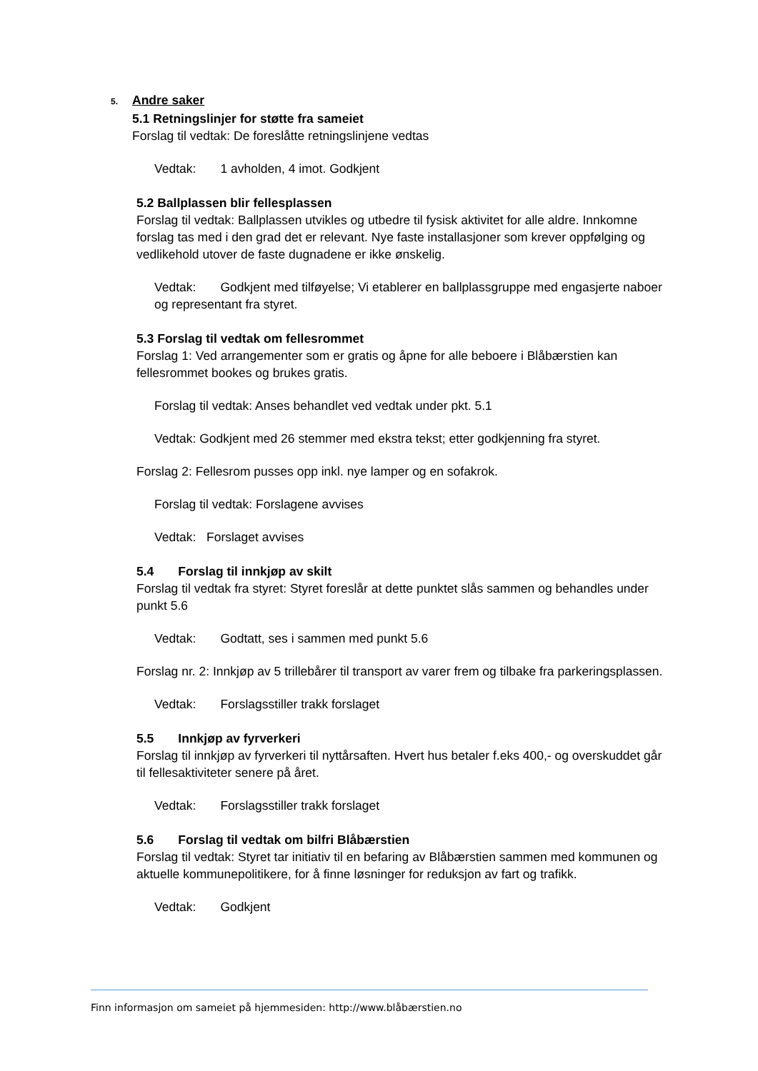5. Andre saker
5.1 Retningslinjer for støtte fra sameiet
Forslag til vedtak: De foreslåtte retningslinjene vedtas
Vedtak: 1 avholden, 4 imot. Godkjent
5.2 Ballplassen blir fellesplassen
Forslag til vedtak: Ballplassen utvikles og utbedre til fysisk aktivitet for alle aldre. Innkomne forslag tas med i den grad det er relevant. Nye faste installasjoner som krever oppfølging og vedlikehold utover de faste dugnadene er ikke ønskelig.
Vedtak: Godkjent med tilføyelse; Vi etablerer en ballplassgruppe med engasjerte naboer og representant fra styret.
5.3 Forslag til vedtak om fellesrommet
Forslag 1: Ved arrangementer som er gratis og åpne for alle beboere i Blåbærstien kan fellesrommet bookes og brukes gratis.
Forslag til vedtak: Anses behandlet ved vedtak under pkt. 5.1
Vedtak: Godkjent med 26 stemmer med ekstra tekst; etter godkjenning fra styret.
Forslag 2: Fellesrom pusses opp inkl. nye lamper og en sofakrok.
Forslag til vedtak: Forslagene avvises
Vedtak: Forslaget avvises
5.4 Forslag til innkjøp av skilt
Forslag til vedtak fra styret: Styret foreslår at dette punktet slås sammen og behandles under punkt 5.6
Vedtak: Godtatt, ses i sammen med punkt 5.6
Forslag nr. 2: Innkjøp av 5 trillebårer til transport av varer frem og tilbake fra parkeringsplassen.
Vedtak: Forslagsstiller trakk forslaget
5.5 Innkjøp av fyrverkeri
Forslag til innkjøp av fyrverkeri til nyttårsaften. Hvert hus betaler f.eks 400,- og overskuddet går til fellesaktiviteter senere på året.
Vedtak: Forslagsstiller trakk forslaget
5.6 Forslag til vedtak om bilfri Blåbærstien
Forslag til vedtak: Styret tar initiativ til en befaring av Blåbærstien sammen med kommunen og aktuelle kommunepolitikere, for å finne løsninger for reduksjon av fart og trafikk.
Vedtak: Godkjent
Finn informasjon om sameiet på hjemmesiden: http://www.blåbærstien.no